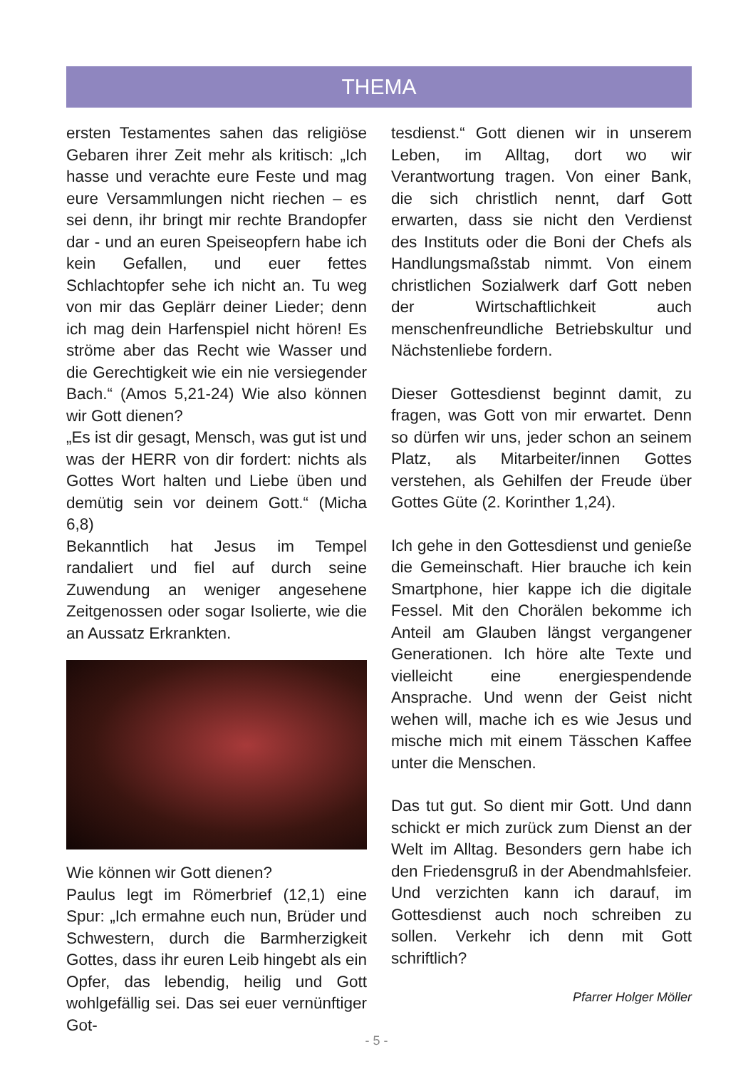THEMA
ersten Testamentes sahen das religiöse Gebaren ihrer Zeit mehr als kritisch: „Ich hasse und verachte eure Feste und mag eure Versammlungen nicht riechen – es sei denn, ihr bringt mir rechte Brandopfer dar - und an euren Speiseopfern habe ich kein Gefallen, und euer fettes Schlachtopfer sehe ich nicht an. Tu weg von mir das Geplärr deiner Lieder; denn ich mag dein Harfenspiel nicht hören! Es ströme aber das Recht wie Wasser und die Gerechtigkeit wie ein nie versiegender Bach.“ (Amos 5,21-24) Wie also können wir Gott dienen?
„Es ist dir gesagt, Mensch, was gut ist und was der HERR von dir fordert: nichts als Gottes Wort halten und Liebe üben und demütig sein vor deinem Gott.“ (Micha 6,8)
Bekanntlich hat Jesus im Tempel randaliert und fiel auf durch seine Zuwendung an weniger angesehene Zeitgenossen oder sogar Isolierte, wie die an Aussatz Erkrankten.
Wie können wir Gott dienen?
Paulus legt im Römerbrief (12,1) eine Spur: „Ich ermahne euch nun, Brüder und Schwestern, durch die Barmherzigkeit Gottes, dass ihr euren Leib hingebt als ein Opfer, das lebendig, heilig und Gott wohlgefällig sei. Das sei euer vernünftiger Got-
tesdienst.“ Gott dienen wir in unserem Leben, im Alltag, dort wo wir Verantwortung tragen. Von einer Bank, die sich christlich nennt, darf Gott erwarten, dass sie nicht den Verdienst des Instituts oder die Boni der Chefs als Handlungsmaßstab nimmt. Von einem christlichen Sozialwerk darf Gott neben der Wirtschaftlichkeit auch menschenfreundliche Betriebskultur und Nächstenliebe fordern.
Dieser Gottesdienst beginnt damit, zu fragen, was Gott von mir erwartet. Denn so dürfen wir uns, jeder schon an seinem Platz, als Mitarbeiter/innen Gottes verstehen, als Gehilfen der Freude über Gottes Güte (2. Korinther 1,24).
Ich gehe in den Gottesdienst und genieße die Gemeinschaft. Hier brauche ich kein Smartphone, hier kappe ich die digitale Fessel. Mit den Chorälen bekomme ich Anteil am Glauben längst vergangener Generationen. Ich höre alte Texte und vielleicht eine energiespendende Ansprache. Und wenn der Geist nicht wehen will, mache ich es wie Jesus und mische mich mit einem Tässchen Kaffee unter die Menschen.
Das tut gut. So dient mir Gott. Und dann schickt er mich zurück zum Dienst an der Welt im Alltag. Besonders gern habe ich den Friedensgruß in der Abendmahlsfeier. Und verzichten kann ich darauf, im Gottesdienst auch noch schreiben zu sollen. Verkehr ich denn mit Gott schriftlich?
Pfarrer Holger Möller
- 5 -